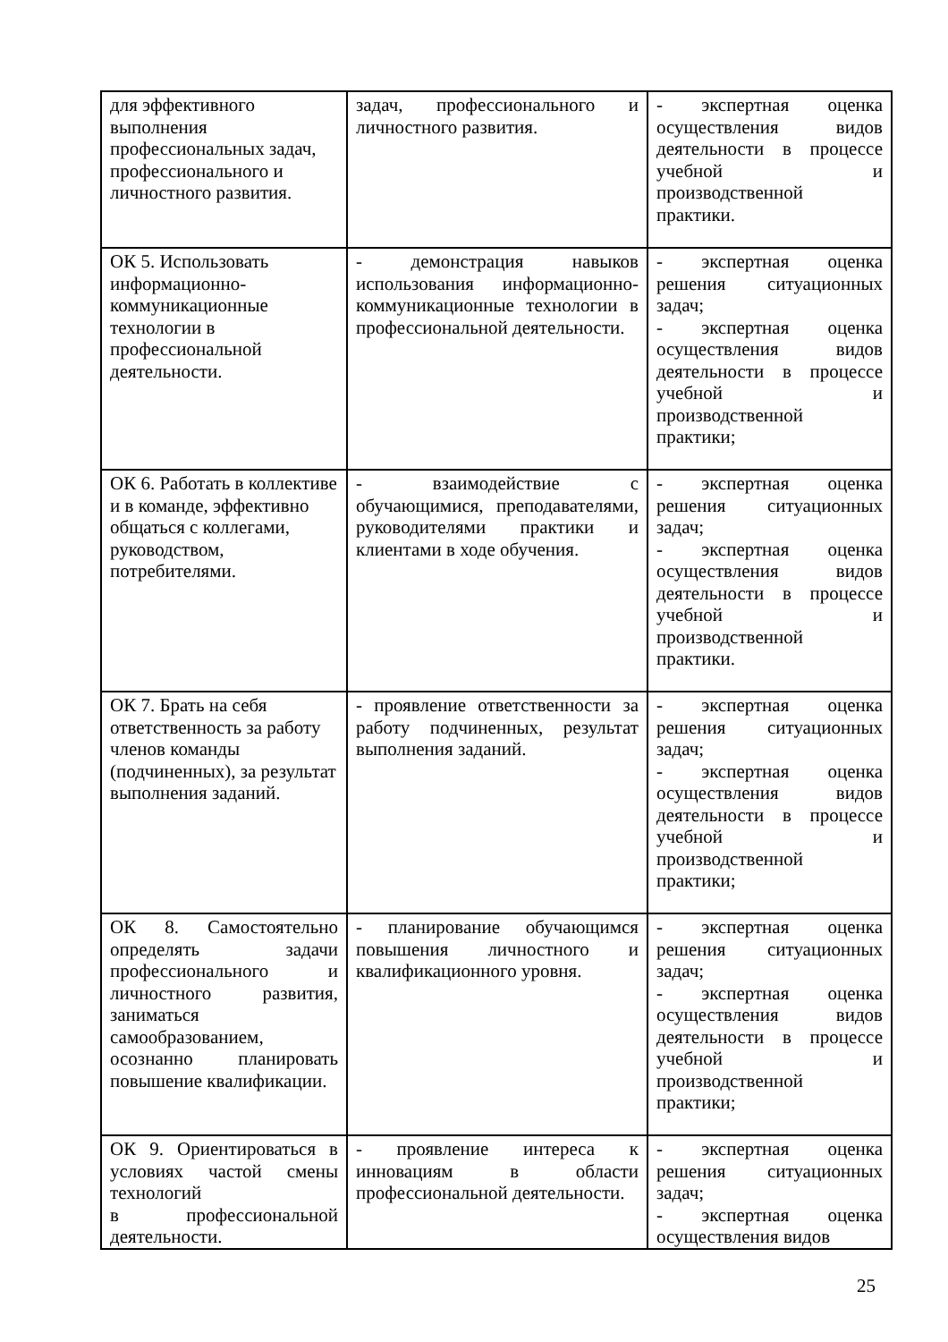| для эффективного выполнения профессиональных задач, профессионального и личностного развития. | задач, профессионального и личностного развития. | - экспертная оценка осуществления видов деятельности в процессе учебной и производственной практики. |
| ОК 5. Использовать информационно-коммуникационные технологии в профессиональной деятельности. | - демонстрация навыков использования информационно-коммуникационные технологии в профессиональной деятельности. | - экспертная оценка решения ситуационных задач; - экспертная оценка осуществления видов деятельности в процессе учебной и производственной практики; |
| ОК 6. Работать в коллективе и в команде, эффективно общаться с коллегами, руководством, потребителями. | - взаимодействие с обучающимися, преподавателями, руководителями практики и клиентами в ходе обучения. | - экспертная оценка решения ситуационных задач; - экспертная оценка осуществления видов деятельности в процессе учебной и производственной практики. |
| ОК 7. Брать на себя ответственность за работу членов команды (подчиненных), за результат выполнения заданий. | - проявление ответственности за работу подчиненных, результат выполнения заданий. | - экспертная оценка решения ситуационных задач; - экспертная оценка осуществления видов деятельности в процессе учебной и производственной практики; |
| ОК 8. Самостоятельно определять задачи профессионального и личностного развития, заниматься самообразованием, осознанно планировать повышение квалификации. | - планирование обучающимся повышения личностного и квалификационного уровня. | - экспертная оценка решения ситуационных задач; - экспертная оценка осуществления видов деятельности в процессе учебной и производственной практики; |
| ОК 9. Ориентироваться в условиях частой смены технологий в профессиональной деятельности. | - проявление интереса к инновациям в области профессиональной деятельности. | - экспертная оценка решения ситуационных задач; - экспертная оценка осуществления видов |
25